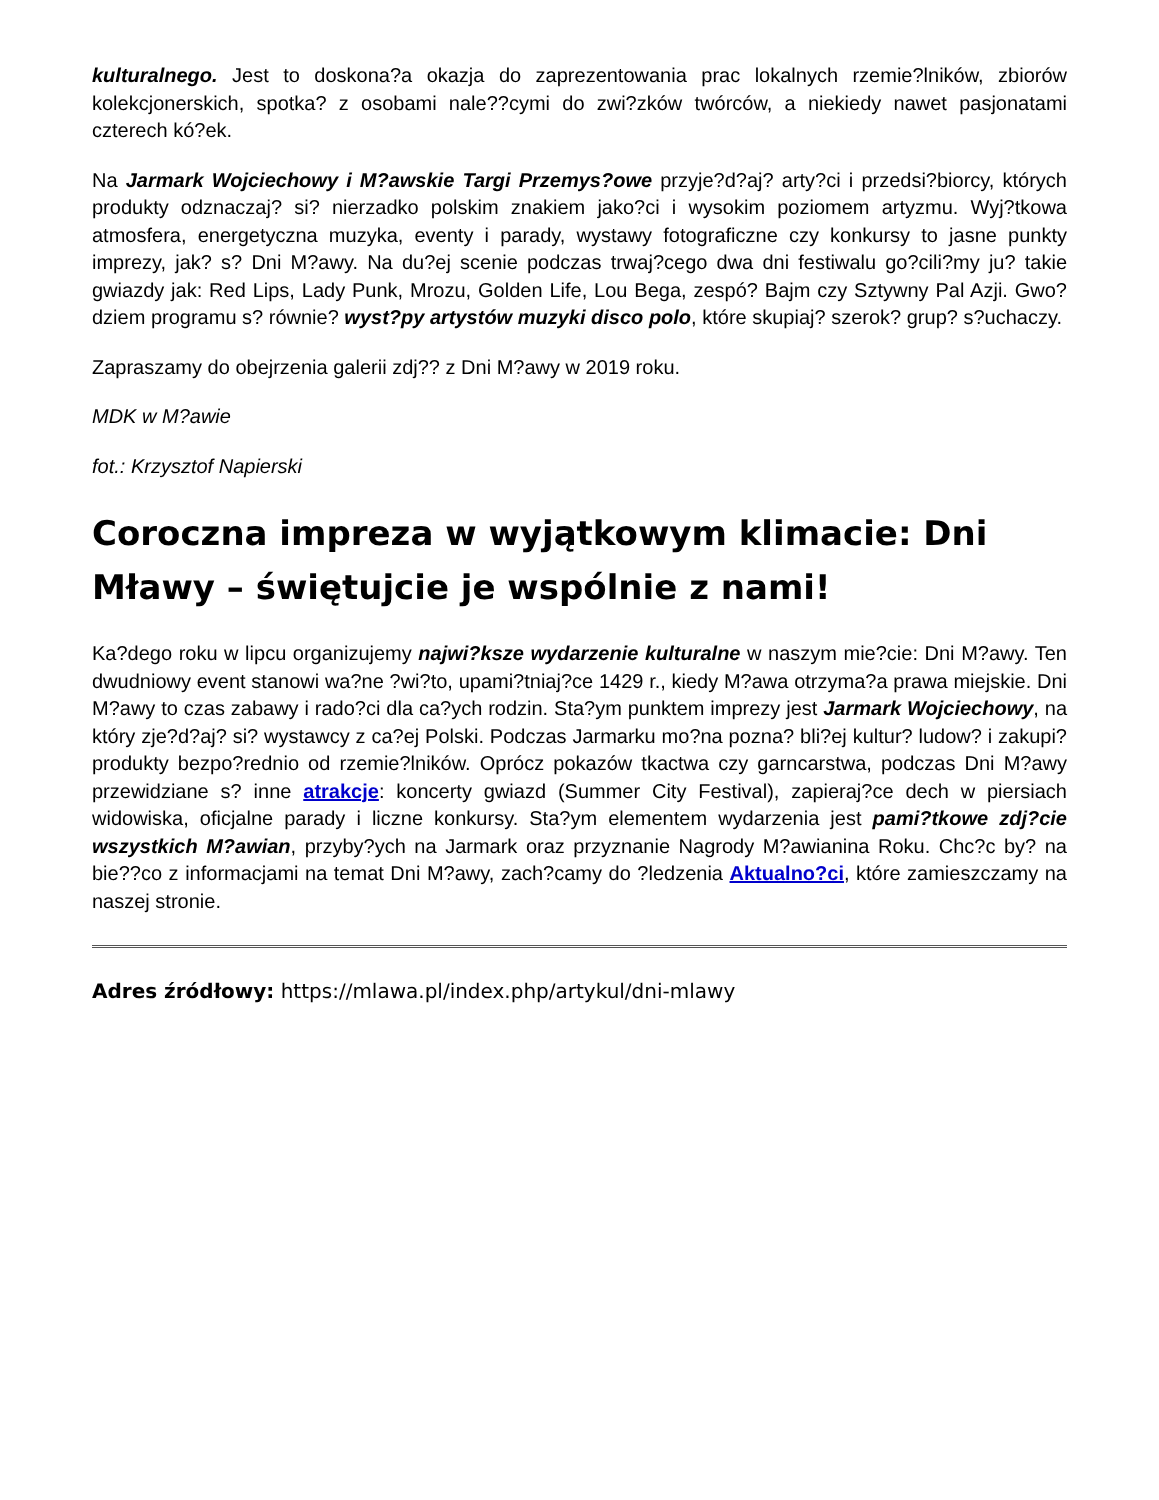kulturalnego. Jest to doskona?a okazja do zaprezentowania prac lokalnych rzemie?lników, zbiorów kolekcjonerskich, spotka? z osobami nale??cymi do zwi?zków twórców, a niekiedy nawet pasjonatami czterech kó?ek.
Na Jarmark Wojciechowy i M?awskie Targi Przemys?owe przyje?d?aj? arty?ci i przedsi?biorcy, których produkty odznaczaj? si? nierzadko polskim znakiem jako?ci i wysokim poziomem artyzmu. Wyj?tkowa atmosfera, energetyczna muzyka, eventy i parady, wystawy fotograficzne czy konkursy to jasne punkty imprezy, jak? s? Dni M?awy. Na du?ej scenie podczas trwaj?cego dwa dni festiwalu go?cili?my ju? takie gwiazdy jak: Red Lips, Lady Punk, Mrozu, Golden Life, Lou Bega, zespó? Bajm czy Sztywny Pal Azji. Gwo?dziem programu s? równie? wyst?py artystów muzyki disco polo, które skupiaj? szerok? grup? s?uchaczy.
Zapraszamy do obejrzenia galerii zdj?? z Dni M?awy w 2019 roku.
MDK w M?awie
fot.: Krzysztof Napierski
Coroczna impreza w wyjątkowym klimacie: Dni Mławy – świętujcie je wspólnie z nami!
Ka?dego roku w lipcu organizujemy najwi?ksze wydarzenie kulturalne w naszym mie?cie: Dni M?awy. Ten dwudniowy event stanowi wa?ne ?wi?to, upami?tniaj?ce 1429 r., kiedy M?awa otrzyma?a prawa miejskie. Dni M?awy to czas zabawy i rado?ci dla ca?ych rodzin. Sta?ym punktem imprezy jest Jarmark Wojciechowy, na który zje?d?aj? si? wystawcy z ca?ej Polski. Podczas Jarmarku mo?na pozna? bli?ej kultur? ludow? i zakupi? produkty bezpo?rednio od rzemie?lników. Oprócz pokazów tkactwa czy garncarstwa, podczas Dni M?awy przewidziane s? inne atrakcje: koncerty gwiazd (Summer City Festival), zapieraj?ce dech w piersiach widowiska, oficjalne parady i liczne konkursy. Sta?ym elementem wydarzenia jest pami?tkowe zdj?cie wszystkich M?awian, przyby?ych na Jarmark oraz przyznanie Nagrody M?awianina Roku. Chc?c by? na bie??co z informacjami na temat Dni M?awy, zach?camy do ?ledzenia Aktualno?ci, które zamieszczamy na naszej stronie.
Adres źródłowy: https://mlawa.pl/index.php/artykul/dni-mlawy